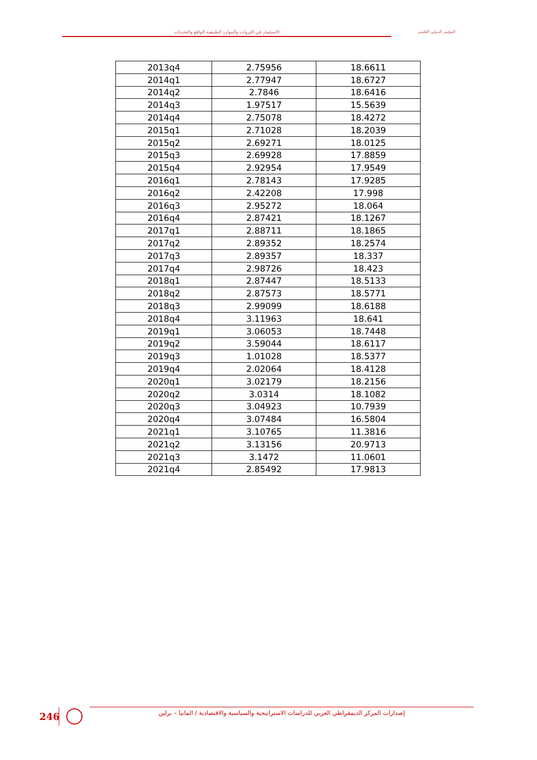الاستثمار في الثروات والموارد الطبيعية الواقع والتحديات المؤتمر الدولي العلمي
| 2013q4 | 2.75956 | 18.6611 |
| 2014q1 | 2.77947 | 18.6727 |
| 2014q2 | 2.7846 | 18.6416 |
| 2014q3 | 1.97517 | 15.5639 |
| 2014q4 | 2.75078 | 18.4272 |
| 2015q1 | 2.71028 | 18.2039 |
| 2015q2 | 2.69271 | 18.0125 |
| 2015q3 | 2.69928 | 17.8859 |
| 2015q4 | 2.92954 | 17.9549 |
| 2016q1 | 2.78143 | 17.9285 |
| 2016q2 | 2.42208 | 17.998 |
| 2016q3 | 2.95272 | 18.064 |
| 2016q4 | 2.87421 | 18.1267 |
| 2017q1 | 2.88711 | 18.1865 |
| 2017q2 | 2.89352 | 18.2574 |
| 2017q3 | 2.89357 | 18.337 |
| 2017q4 | 2.98726 | 18.423 |
| 2018q1 | 2.87447 | 18.5133 |
| 2018q2 | 2.87573 | 18.5771 |
| 2018q3 | 2.99099 | 18.6188 |
| 2018q4 | 3.11963 | 18.641 |
| 2019q1 | 3.06053 | 18.7448 |
| 2019q2 | 3.59044 | 18.6117 |
| 2019q3 | 1.01028 | 18.5377 |
| 2019q4 | 2.02064 | 18.4128 |
| 2020q1 | 3.02179 | 18.2156 |
| 2020q2 | 3.0314 | 18.1082 |
| 2020q3 | 3.04923 | 10.7939 |
| 2020q4 | 3.07484 | 16.5804 |
| 2021q1 | 3.10765 | 11.3816 |
| 2021q2 | 3.13156 | 20.9713 |
| 2021q3 | 3.1472 | 11.0601 |
| 2021q4 | 2.85492 | 17.9813 |
246
إصدارات المركز الديمقراطي العربي للدراسات الاستراتيجية والسياسية والاقتصادية / المانيا – برلين